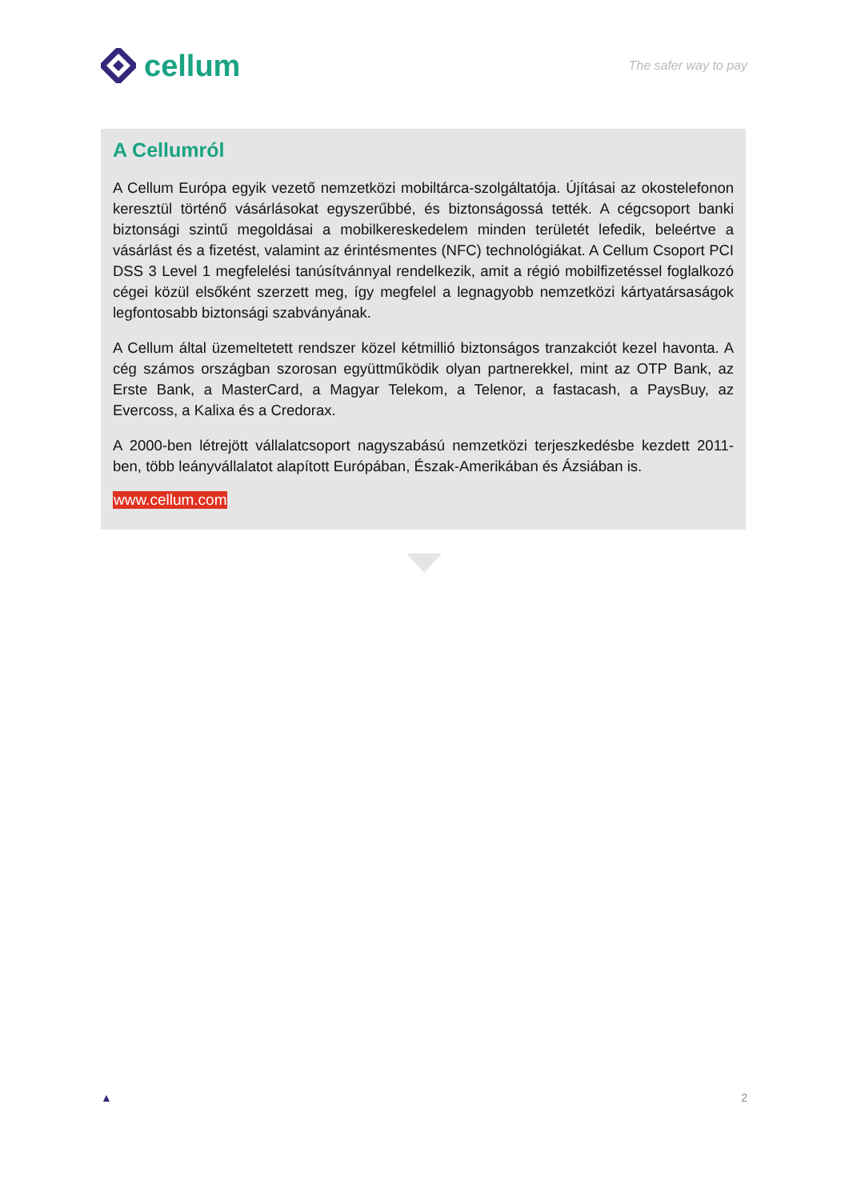cellum
The safer way to pay
A Cellumról
A Cellum Európa egyik vezető nemzetközi mobiltárca-szolgáltatója. Újításai az okostelefonon keresztül történő vásárlásokat egyszerűbbé, és biztonságossá tették. A cégcsoport banki biztonsági szintű megoldásai a mobilkereskedelem minden területét lefedik, beleértve a vásárlást és a fizetést, valamint az érintésmentes (NFC) technológiákat. A Cellum Csoport PCI DSS 3 Level 1 megfelelési tanúsítvánnyal rendelkezik, amit a régió mobilfizetéssel foglalkozó cégei közül elsőként szerzett meg, így megfelel a legnagyobb nemzetközi kártyatársaságok legfontosabb biztonsági szabványának.
A Cellum által üzemeltetett rendszer közel kétmillió biztonságos tranzakciót kezel havonta. A cég számos országban szorosan együttműködik olyan partnerekkel, mint az OTP Bank, az Erste Bank, a MasterCard, a Magyar Telekom, a Telenor, a fastacash, a PaysBuy, az Evercoss, a Kalixa és a Credorax.
A 2000-ben létrejött vállalatcsoport nagyszabású nemzetközi terjeszkedésbe kezdett 2011-ben, több leányvállalatot alapított Európában, Észak-Amerikában és Ázsiában is.
www.cellum.com
▲ 2